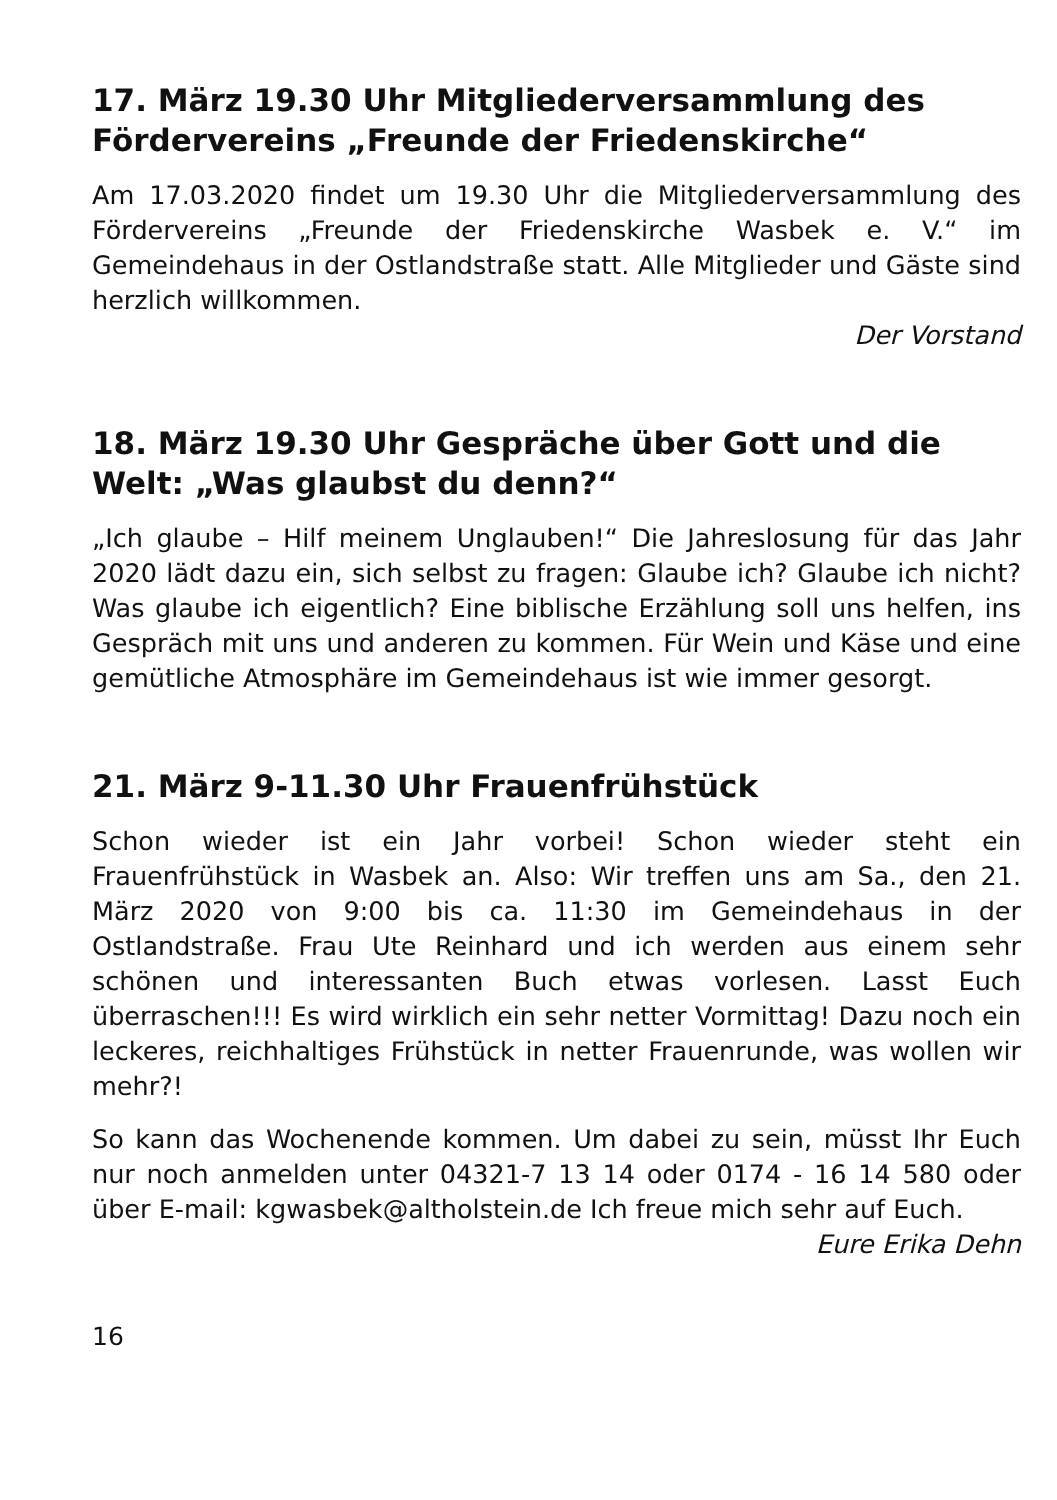17. März 19.30 Uhr Mitgliederversammlung des Fördervereins „Freunde der Friedenskirche“
Am 17.03.2020 findet um 19.30 Uhr die Mitgliederversammlung des Fördervereins „Freunde der Friedenskirche Wasbek e. V.“ im Gemeindehaus in der Ostlandstraße statt. Alle Mitglieder und Gäste sind herzlich willkommen.
Der Vorstand
18. März 19.30 Uhr Gespräche über Gott und die Welt: „Was glaubst du denn?“
„Ich glaube – Hilf meinem Unglauben!“ Die Jahreslosung für das Jahr 2020 lädt dazu ein, sich selbst zu fragen: Glaube ich? Glaube ich nicht? Was glaube ich eigentlich? Eine biblische Erzählung soll uns helfen, ins Gespräch mit uns und anderen zu kommen. Für Wein und Käse und eine gemütliche Atmosphäre im Gemeindehaus ist wie immer gesorgt.
21. März 9-11.30 Uhr Frauenfrühstück
Schon wieder ist ein Jahr vorbei! Schon wieder steht ein Frauenfrühstück in Wasbek an. Also: Wir treffen uns am Sa., den 21. März 2020 von 9:00 bis ca. 11:30 im Gemeindehaus in der Ostlandstraße. Frau Ute Reinhard und ich werden aus einem sehr schönen und interessanten Buch etwas vorlesen. Lasst Euch überraschen!!! Es wird wirklich ein sehr netter Vormittag! Dazu noch ein leckeres, reichhaltiges Frühstück in netter Frauenrunde, was wollen wir mehr?!
So kann das Wochenende kommen. Um dabei zu sein, müsst Ihr Euch nur noch anmelden unter 04321-7 13 14 oder 0174 - 16 14 580 oder über E-mail: kgwasbek@altholstein.de Ich freue mich sehr auf Euch.
Eure Erika Dehn
16